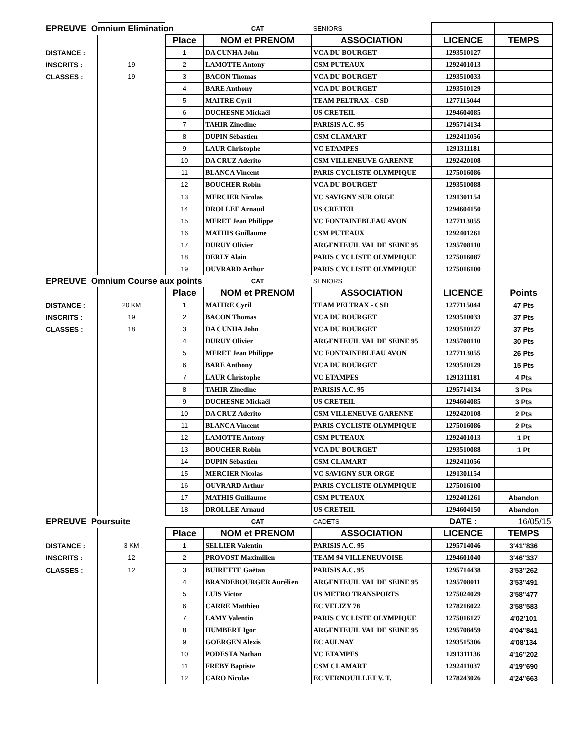| EPREUVE Omnium Elimination | | | CAT | SENIORS | | |
| | | Place | NOM et PRENOM | ASSOCIATION | LICENCE | TEMPS |
| DISTANCE : | | 1 | DA CUNHA John | VCA DU BOURGET | 1293510127 | |
| INSCRITS : | 19 | 2 | LAMOTTE Antony | CSM PUTEAUX | 1292401013 | |
| CLASSES : | 19 | 3 | BACON Thomas | VCA DU BOURGET | 1293510033 | |
| | | 4 | BARE Anthony | VCA DU BOURGET | 1293510129 | |
| | | 5 | MAITRE Cyril | TEAM PELTRAX - CSD | 1277115044 | |
| | | 6 | DUCHESNE Mickaël | US CRETEIL | 1294604085 | |
| | | 7 | TAHIR Zinedine | PARISIS A.C. 95 | 1295714134 | |
| | | 8 | DUPIN Sébastien | CSM CLAMART | 1292411056 | |
| | | 9 | LAUR Christophe | VC ETAMPES | 1291311181 | |
| | | 10 | DA CRUZ Aderito | CSM VILLENEUVE GARENNE | 1292420108 | |
| | | 11 | BLANCA Vincent | PARIS CYCLISTE OLYMPIQUE | 1275016086 | |
| | | 12 | BOUCHER Robin | VCA DU BOURGET | 1293510088 | |
| | | 13 | MERCIER Nicolas | VC SAVIGNY SUR ORGE | 1291301154 | |
| | | 14 | DROLLEE Arnaud | US CRETEIL | 1294604150 | |
| | | 15 | MERET Jean Philippe | VC FONTAINEBLEAU AVON | 1277113055 | |
| | | 16 | MATHIS Guillaume | CSM PUTEAUX | 1292401261 | |
| | | 17 | DURUY Olivier | ARGENTEUIL VAL DE SEINE 95 | 1295708110 | |
| | | 18 | DERLY Alain | PARIS CYCLISTE OLYMPIQUE | 1275016087 | |
| | | 19 | OUVRARD Arthur | PARIS CYCLISTE OLYMPIQUE | 1275016100 | |
| EPREUVE Omnium Course aux points | | | CAT | SENIORS | | |
| | | Place | NOM et PRENOM | ASSOCIATION | LICENCE | Points |
| DISTANCE : | 20 KM | 1 | MAITRE Cyril | TEAM PELTRAX - CSD | 1277115044 | 47 Pts |
| INSCRITS : | 19 | 2 | BACON Thomas | VCA DU BOURGET | 1293510033 | 37 Pts |
| CLASSES : | 18 | 3 | DA CUNHA John | VCA DU BOURGET | 1293510127 | 37 Pts |
| | | 4 | DURUY Olivier | ARGENTEUIL VAL DE SEINE 95 | 1295708110 | 30 Pts |
| | | 5 | MERET Jean Philippe | VC FONTAINEBLEAU AVON | 1277113055 | 26 Pts |
| | | 6 | BARE Anthony | VCA DU BOURGET | 1293510129 | 15 Pts |
| | | 7 | LAUR Christophe | VC ETAMPES | 1291311181 | 4 Pts |
| | | 8 | TAHIR Zinedine | PARISIS A.C. 95 | 1295714134 | 3 Pts |
| | | 9 | DUCHESNE Mickaël | US CRETEIL | 1294604085 | 3 Pts |
| | | 10 | DA CRUZ Aderito | CSM VILLENEUVE GARENNE | 1292420108 | 2 Pts |
| | | 11 | BLANCA Vincent | PARIS CYCLISTE OLYMPIQUE | 1275016086 | 2 Pts |
| | | 12 | LAMOTTE Antony | CSM PUTEAUX | 1292401013 | 1 Pt |
| | | 13 | BOUCHER Robin | VCA DU BOURGET | 1293510088 | 1 Pt |
| | | 14 | DUPIN Sébastien | CSM CLAMART | 1292411056 | |
| | | 15 | MERCIER Nicolas | VC SAVIGNY SUR ORGE | 1291301154 | |
| | | 16 | OUVRARD Arthur | PARIS CYCLISTE OLYMPIQUE | 1275016100 | |
| | | 17 | MATHIS Guillaume | CSM PUTEAUX | 1292401261 | Abandon |
| | | 18 | DROLLEE Arnaud | US CRETEIL | 1294604150 | Abandon |
| EPREUVE Poursuite | | | CAT | CADETS | DATE : | 16/05/15 |
| | | Place | NOM et PRENOM | ASSOCIATION | LICENCE | TEMPS |
| DISTANCE : | 3 KM | 1 | SELLIER Valentin | PARISIS A.C. 95 | 1295714046 | 3'41"836 |
| INSCRITS : | 12 | 2 | PROVOST Maximilien | TEAM 94 VILLENEUVOISE | 1294601040 | 3'46"337 |
| CLASSES : | 12 | 3 | BUIRETTE Gaëtan | PARISIS A.C. 95 | 1295714438 | 3'53"262 |
| | | 4 | BRANDEBOURGER Aurélien | ARGENTEUIL VAL DE SEINE 95 | 1295708011 | 3'53"491 |
| | | 5 | LUIS Victor | US METRO TRANSPORTS | 1275024029 | 3'58"477 |
| | | 6 | CARRE Matthieu | EC VELIZY 78 | 1278216022 | 3'58"583 |
| | | 7 | LAMY Valentin | PARIS CYCLISTE OLYMPIQUE | 1275016127 | 4'02'101 |
| | | 8 | HUMBERT Igor | ARGENTEUIL VAL DE SEINE 95 | 1295708459 | 4'04"841 |
| | | 9 | GOERGEN Alexis | EC AULNAY | 1293515306 | 4'08'134 |
| | | 10 | PODESTA Nathan | VC ETAMPES | 1291311136 | 4'16"202 |
| | | 11 | FREBY Baptiste | CSM CLAMART | 1292411037 | 4'19"690 |
| | | 12 | CARO Nicolas | EC VERNOUILLET V. T. | 1278243026 | 4'24"663 |